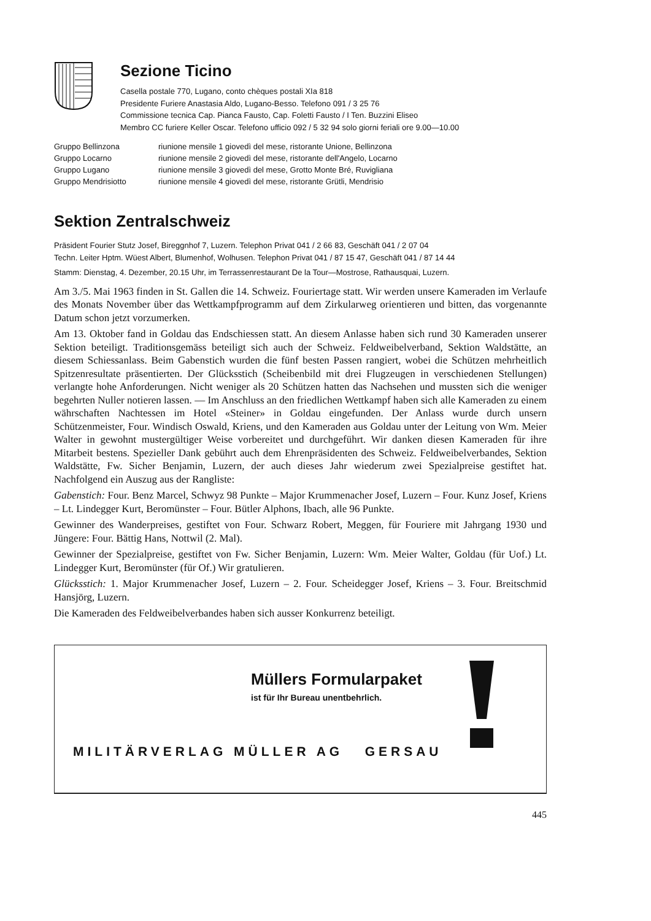Sezione Ticino
Casella postale 770, Lugano, conto chèques postali XIa 818
Presidente Furiere Anastasia Aldo, Lugano-Besso. Telefono 091 / 3 25 76
Commissione tecnica Cap. Pianca Fausto, Cap. Foletti Fausto / I Ten. Buzzini Eliseo
Membro CC furiere Keller Oscar. Telefono ufficio 092 / 5 32 94 solo giorni feriali ore 9.00—10.00
| Gruppo Bellinzona | riunione mensile 1 giovedì del mese, ristorante Unione, Bellinzona |
| Gruppo Locarno | riunione mensile 2 giovedì del mese, ristorante dell'Angelo, Locarno |
| Gruppo Lugano | riunione mensile 3 giovedì del mese, Grotto Monte Bré, Ruvigliana |
| Gruppo Mendrisiotto | riunione mensile 4 giovedì del mese, ristorante Grütli, Mendrisio |
Sektion Zentralschweiz
Präsident Fourier Stutz Josef, Bireggnhof 7, Luzern. Telephon Privat 041 / 2 66 83, Geschäft 041 / 2 07 04
Techn. Leiter Hptm. Wüest Albert, Blumenhof, Wolhusen. Telephon Privat 041 / 87 15 47, Geschäft 041 / 87 14 44
Stamm: Dienstag, 4. Dezember, 20.15 Uhr, im Terrassenrestaurant De la Tour—Mostrose, Rathausquai, Luzern.
Am 3./5. Mai 1963 finden in St. Gallen die 14. Schweiz. Fouriertage statt. Wir werden unsere Kameraden im Verlaufe des Monats November über das Wettkampfprogramm auf dem Zirkularweg orientieren und bitten, das vorgenannte Datum schon jetzt vorzumerken.
Am 13. Oktober fand in Goldau das Endschiessen statt. An diesem Anlasse haben sich rund 30 Kameraden unserer Sektion beteiligt. Traditionsgemäss beteiligt sich auch der Schweiz. Feldweibelverband, Sektion Waldstätte, an diesem Schiessanlass. Beim Gabenstich wurden die fünf besten Passen rangiert, wobei die Schützen mehrheitlich Spitzenresultate präsentierten. Der Glücksstich (Scheibenbild mit drei Flugzeugen in verschiedenen Stellungen) verlangte hohe Anforderungen. Nicht weniger als 20 Schützen hatten das Nachsehen und mussten sich die weniger begehrten Nuller notieren lassen. — Im Anschluss an den friedlichen Wettkampf haben sich alle Kameraden zu einem währschaften Nachtessen im Hotel «Steiner» in Goldau eingefunden. Der Anlass wurde durch unsern Schützenmeister, Four. Windisch Oswald, Kriens, und den Kameraden aus Goldau unter der Leitung von Wm. Meier Walter in gewohnt mustergültiger Weise vorbereitet und durchgeführt. Wir danken diesen Kameraden für ihre Mitarbeit bestens. Spezieller Dank gebührt auch dem Ehrenpräsidenten des Schweiz. Feldweibelverbandes, Sektion Waldstätte, Fw. Sicher Benjamin, Luzern, der auch dieses Jahr wiederum zwei Spezialpreise gestiftet hat. Nachfolgend ein Auszug aus der Rangliste:
Gabenstich: Four. Benz Marcel, Schwyz 98 Punkte – Major Krummenacher Josef, Luzern – Four. Kunz Josef, Kriens – Lt. Lindegger Kurt, Beromünster – Four. Bütler Alphons, Ibach, alle 96 Punkte.
Gewinner des Wanderpreises, gestiftet von Four. Schwarz Robert, Meggen, für Fouriere mit Jahrgang 1930 und Jüngere: Four. Bättig Hans, Nottwil (2. Mal).
Gewinner der Spezialpreise, gestiftet von Fw. Sicher Benjamin, Luzern: Wm. Meier Walter, Goldau (für Uof.) Lt. Lindegger Kurt, Beromünster (für Of.) Wir gratulieren.
Glücksstich: 1. Major Krummenacher Josef, Luzern – 2. Four. Scheidegger Josef, Kriens – 3. Four. Breitschmid Hansjörg, Luzern.
Die Kameraden des Feldweibelverbandes haben sich ausser Konkurrenz beteiligt.
Müllers Formularpaket
ist für Ihr Bureau unentbehrlich.
MILITÄRVERLAG MÜLLER AG GERSAU
445